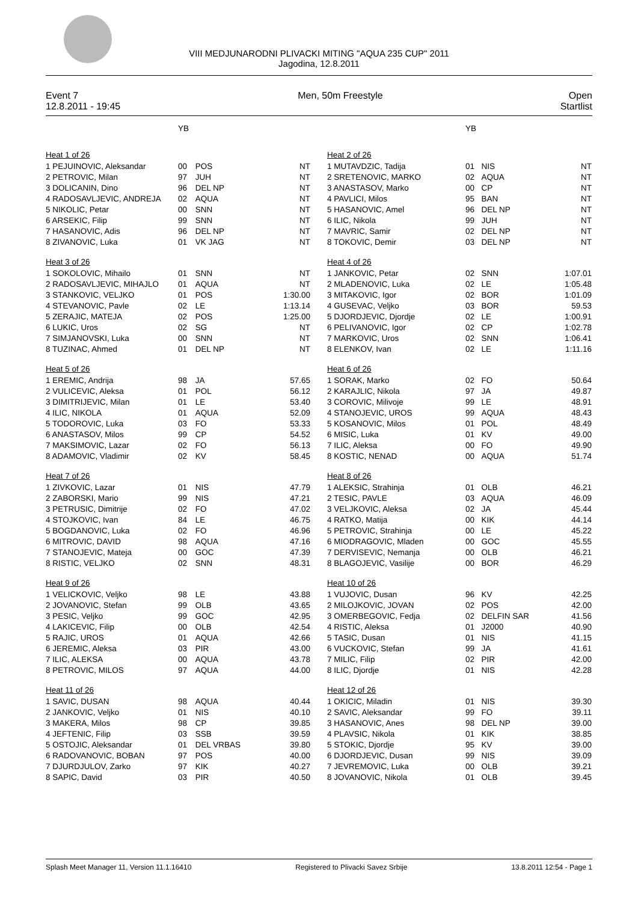VIII MEDJUNARODNI PLIVACKI MITING "AQUA 235 CUP" 2011
Jagodina, 12.8.2011
Event 7
12.8.2011 - 19:45
Men, 50m Freestyle Open
Startlist
| | YB | | |
| Heat 1 of 26 | | | |
| 1 PEJUINOVIC, Aleksandar | 00 | POS | NT |
| 2 PETROVIC, Milan | 97 | JUH | NT |
| 3 DOLICANIN, Dino | 96 | DEL NP | NT |
| 4 RADOSAVLJEVIC, ANDREJA | 02 | AQUA | NT |
| 5 NIKOLIC, Petar | 00 | SNN | NT |
| 6 ARSEKIC, Filip | 99 | SNN | NT |
| 7 HASANOVIC, Adis | 96 | DEL NP | NT |
| 8 ZIVANOVIC, Luka | 01 | VK JAG | NT |
| Heat 3 of 26 | | | |
| 1 SOKOLOVIC, Mihailo | 01 | SNN | NT |
| 2 RADOSAVLJEVIC, MIHAJLO | 01 | AQUA | NT |
| 3 STANKOVIC, VELJKO | 01 | POS | 1:30.00 |
| 4 STEVANOVIC, Pavle | 02 | LE | 1:13.14 |
| 5 ZERAJIC, MATEJA | 02 | POS | 1:25.00 |
| 6 LUKIC, Uros | 02 | SG | NT |
| 7 SIMJANOVSKI, Luka | 00 | SNN | NT |
| 8 TUZINAC, Ahmed | 01 | DEL NP | NT |
| Heat 5 of 26 | | | |
| 1 EREMIC, Andrija | 98 | JA | 57.65 |
| 2 VULICEVIC, Aleksa | 01 | POL | 56.12 |
| 3 DIMITRIJEVIC, Milan | 01 | LE | 53.40 |
| 4 ILIC, NIKOLA | 01 | AQUA | 52.09 |
| 5 TODOROVIC, Luka | 03 | FO | 53.33 |
| 6 ANASTASOV, Milos | 99 | CP | 54.52 |
| 7 MAKSIMOVIC, Lazar | 02 | FO | 56.13 |
| 8 ADAMOVIC, Vladimir | 02 | KV | 58.45 |
| Heat 7 of 26 | | | |
| 1 ZIVKOVIC, Lazar | 01 | NIS | 47.79 |
| 2 ZABORSKI, Mario | 99 | NIS | 47.21 |
| 3 PETRUSIC, Dimitrije | 02 | FO | 47.02 |
| 4 STOJKOVIC, Ivan | 84 | LE | 46.75 |
| 5 BOGDANOVIC, Luka | 02 | FO | 46.96 |
| 6 MITROVIC, DAVID | 98 | AQUA | 47.16 |
| 7 STANOJEVIC, Mateja | 00 | GOC | 47.39 |
| 8 RISTIC, VELJKO | 02 | SNN | 48.31 |
| Heat 9 of 26 | | | |
| 1 VELICKOVIC, Veljko | 98 | LE | 43.88 |
| 2 JOVANOVIC, Stefan | 99 | OLB | 43.65 |
| 3 PESIC, Veljko | 99 | GOC | 42.95 |
| 4 LAKICEVIC, Filip | 00 | OLB | 42.54 |
| 5 RAJIC, UROS | 01 | AQUA | 42.66 |
| 6 JEREMIC, Aleksa | 03 | PIR | 43.00 |
| 7 ILIC, ALEKSA | 00 | AQUA | 43.78 |
| 8 PETROVIC, MILOS | 97 | AQUA | 44.00 |
| Heat 11 of 26 | | | |
| 1 SAVIC, DUSAN | 98 | AQUA | 40.44 |
| 2 JANKOVIC, Veljko | 01 | NIS | 40.10 |
| 3 MAKERA, Milos | 98 | CP | 39.85 |
| 4 JEFTENIC, Filip | 03 | SSB | 39.59 |
| 5 OSTOJIC, Aleksandar | 01 | DEL VRBAS | 39.80 |
| 6 RADOVANOVIC, BOBAN | 97 | POS | 40.00 |
| 7 DJURDJULOV, Zarko | 97 | KIK | 40.27 |
| 8 SAPIC, David | 03 | PIR | 40.50 |
| | YB | | |
| Heat 2 of 26 | | | |
| 1 MUTAVDZIC, Tadija | 01 | NIS | NT |
| 2 SRETENOVIC, MARKO | 02 | AQUA | NT |
| 3 ANASTASOV, Marko | 00 | CP | NT |
| 4 PAVLICI, Milos | 95 | BAN | NT |
| 5 HASANOVIC, Amel | 96 | DEL NP | NT |
| 6 ILIC, Nikola | 99 | JUH | NT |
| 7 MAVRIC, Samir | 02 | DEL NP | NT |
| 8 TOKOVIC, Demir | 03 | DEL NP | NT |
| Heat 4 of 26 | | | |
| 1 JANKOVIC, Petar | 02 | SNN | 1:07.01 |
| 2 MLADENOVIC, Luka | 02 | LE | 1:05.48 |
| 3 MITAKOVIC, Igor | 02 | BOR | 1:01.09 |
| 4 GUSEVAC, Veljko | 03 | BOR | 59.53 |
| 5 DJORDJEVIC, Djordje | 02 | LE | 1:00.91 |
| 6 PELIVANOVIC, Igor | 02 | CP | 1:02.78 |
| 7 MARKOVIC, Uros | 02 | SNN | 1:06.41 |
| 8 ELENKOV, Ivan | 02 | LE | 1:11.16 |
| Heat 6 of 26 | | | |
| 1 SORAK, Marko | 02 | FO | 50.64 |
| 2 KARAJLIC, Nikola | 97 | JA | 49.87 |
| 3 COROVIC, Milivoje | 99 | LE | 48.91 |
| 4 STANOJEVIC, UROS | 99 | AQUA | 48.43 |
| 5 KOSANOVIC, Milos | 01 | POL | 48.49 |
| 6 MISIC, Luka | 01 | KV | 49.00 |
| 7 ILIC, Aleksa | 00 | FO | 49.90 |
| 8 KOSTIC, NENAD | 00 | AQUA | 51.74 |
| Heat 8 of 26 | | | |
| 1 ALEKSIC, Strahinja | 01 | OLB | 46.21 |
| 2 TESIC, PAVLE | 03 | AQUA | 46.09 |
| 3 VELJKOVIC, Aleksa | 02 | JA | 45.44 |
| 4 RATKO, Matija | 00 | KIK | 44.14 |
| 5 PETROVIC, Strahinja | 00 | LE | 45.22 |
| 6 MIODRAGOVIC, Mladen | 00 | GOC | 45.55 |
| 7 DERVISEVIC, Nemanja | 00 | OLB | 46.21 |
| 8 BLAGOJEVIC, Vasilije | 00 | BOR | 46.29 |
| Heat 10 of 26 | | | |
| 1 VUJOVIC, Dusan | 96 | KV | 42.25 |
| 2 MILOJKOVIC, JOVAN | 02 | POS | 42.00 |
| 3 OMERBEGOVIC, Fedja | 02 | DELFIN SAR | 41.56 |
| 4 RISTIC, Aleksa | 01 | J2000 | 40.90 |
| 5 TASIC, Dusan | 01 | NIS | 41.15 |
| 6 VUCKOVIC, Stefan | 99 | JA | 41.61 |
| 7 MILIC, Filip | 02 | PIR | 42.00 |
| 8 ILIC, Djordje | 01 | NIS | 42.28 |
| Heat 12 of 26 | | | |
| 1 OKICIC, Miladin | 01 | NIS | 39.30 |
| 2 SAVIC, Aleksandar | 99 | FO | 39.11 |
| 3 HASANOVIC, Anes | 98 | DEL NP | 39.00 |
| 4 PLAVSIC, Nikola | 01 | KIK | 38.85 |
| 5 STOKIC, Djordje | 95 | KV | 39.00 |
| 6 DJORDJEVIC, Dusan | 99 | NIS | 39.09 |
| 7 JEVREMOVIC, Luka | 00 | OLB | 39.21 |
| 8 JOVANOVIC, Nikola | 01 | OLB | 39.45 |
Splash Meet Manager 11, Version 11.1.16410 Registered to Plivacki Savez Srbije 13.8.2011 12:54 - Page 1